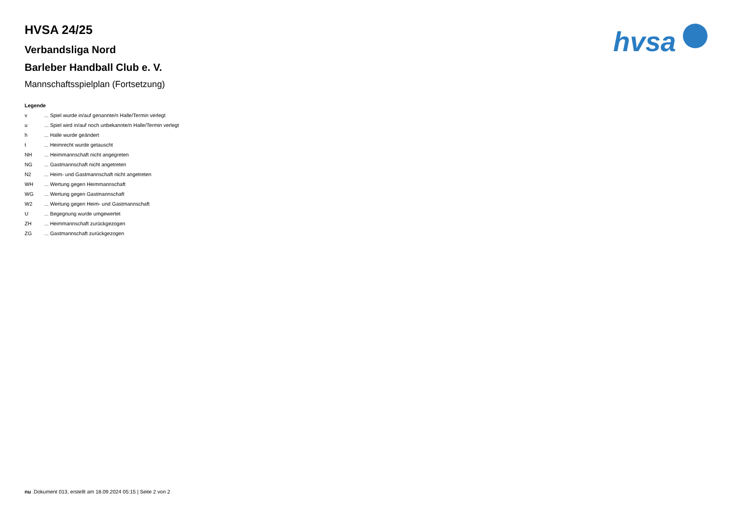hvsa
HVSA 24/25
Verbandsliga Nord
Barleber Handball Club e. V.
Mannschaftsspielplan (Fortsetzung)
Legende
v ... Spiel wurde in/auf genannte/n Halle/Termin verlegt
u ... Spiel wird in/auf noch unbekannte/n Halle/Termin verlegt
h ... Halle wurde geändert
t ... Heimrecht wurde getauscht
NH ... Heimmannschaft nicht angegreten
NG ... Gastmannschaft nicht angetreten
N2 ... Heim- und Gastmannschaft nicht angetreten
WH ... Wertung gegen Heimmannschaft
WG ... Wertung gegen Gastmannschaft
W2 ... Wertung gegen Heim- und Gastmannschaft
U ... Begegnung wurde umgewertet
ZH ... Heimmannschaft zurückgezogen
ZG ... Gastmannschaft zurückgezogen
nu .Dokument 013, erstellt am 18.09.2024 05:15 | Seite 2 von 2